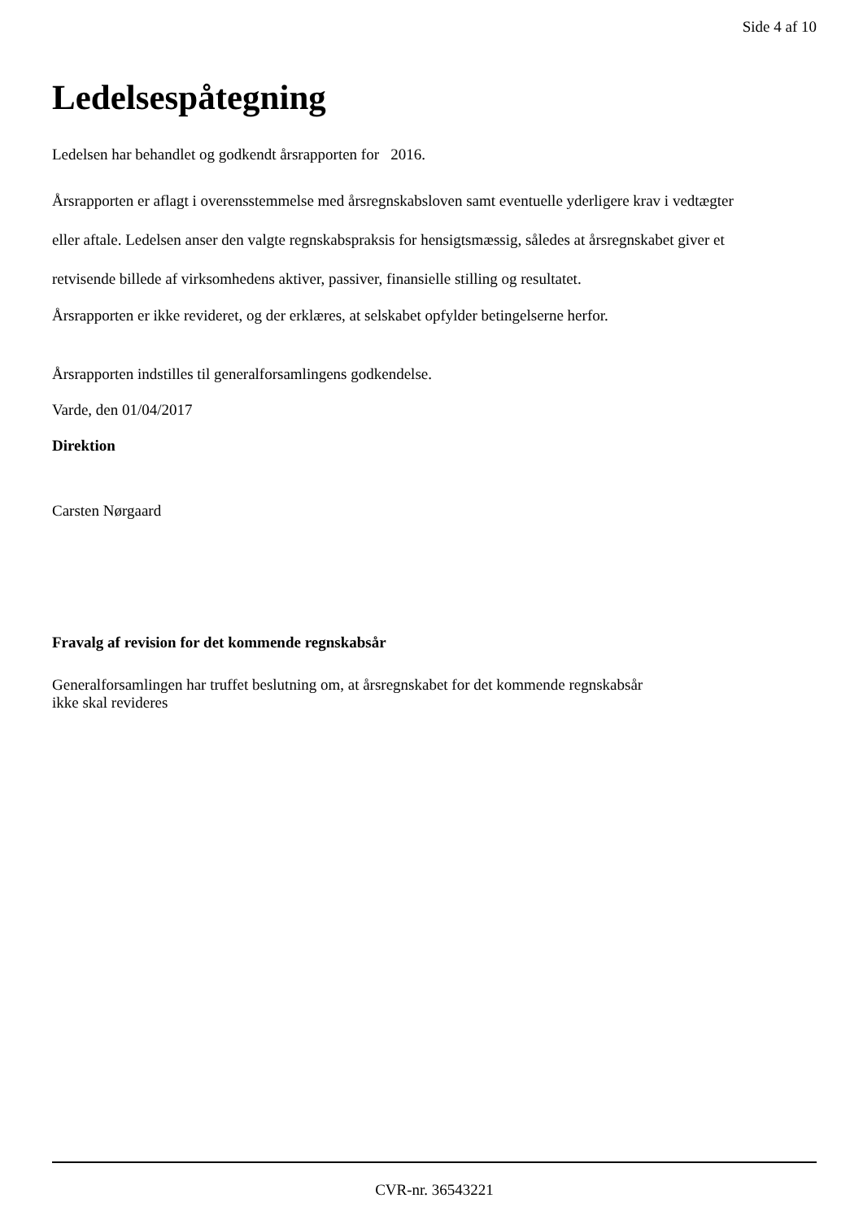Side 4 af 10
Ledelsespåtegning
Ledelsen har behandlet og godkendt årsrapporten for 2016.
Årsrapporten er aflagt i overensstemmelse med årsregnskabsloven samt eventuelle yderligere krav i vedtægter eller aftale. Ledelsen anser den valgte regnskabspraksis for hensigtsmæssig, således at årsregnskabet giver et retvisende billede af virksomhedens aktiver, passiver, finansielle stilling og resultatet.
Årsrapporten er ikke revideret, og der erklæres, at selskabet opfylder betingelserne herfor.
Årsrapporten indstilles til generalforsamlingens godkendelse.
Varde, den 01/04/2017
Direktion
Carsten Nørgaard
Fravalg af revision for det kommende regnskabsår
Generalforsamlingen har truffet beslutning om, at årsregnskabet for det kommende regnskabsår
ikke skal revideres
CVR-nr. 36543221